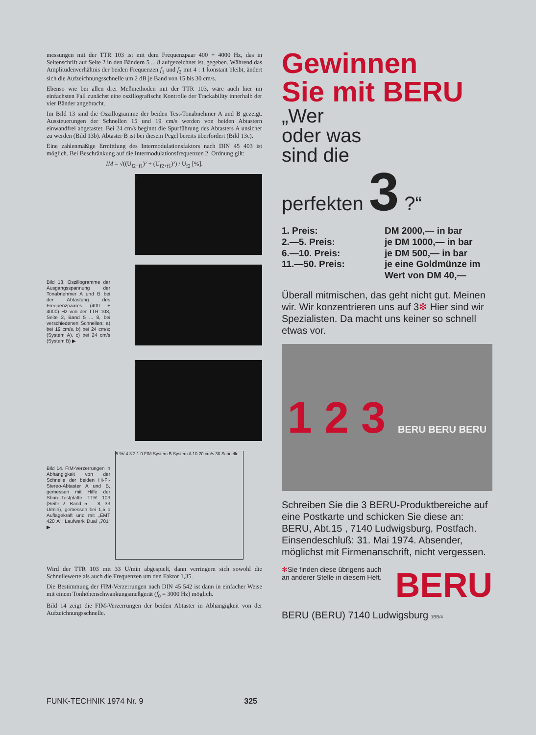messungen mit der TTR 103 ist mit dem Frequenzpaar 400 + 4000 Hz, das in Seitenschrift auf Seite 2 in den Bändern 5 ... 8 aufgezeichnet ist, gegeben. Während das Amplitudenverhältnis der beiden Frequenzen f<sub>1</sub> und f<sub>2</sub> mit 4 : 1 konstant bleibt, ändert sich die Aufzeichnungsschnelle um 2 dB je Band von 15 bis 30 cm/s.
Ebenso wie bei allen drei Meßmethoden mit der TTR 103, wäre auch hier im einfachsten Fall zunächst eine oszillografische Kontrolle der Trackability innerhalb der vier Bänder angebracht.
Im Bild 13 sind die Oszillogramme der beiden Test-Tonabnehmer A und B gezeigt. Aussteuerungen der Schnellen 15 und 19 cm/s werden von beiden Abtastern einwandfrei abgetastet. Bei 24 cm/s beginnt die Spurführung des Abtasters A unsicher zu werden (Bild 13b). Abtaster B ist bei diesem Pegel bereits überfordert (Bild 13c).
Eine zahlenmäßige Ermittlung des Intermodulationsfaktors nach DIN 45 403 ist möglich. Bei Beschränkung auf die Intermodulationsfrequenzen 2. Ordnung gilt:
IM = √((U<sub>f2−f1</sub>)² + (U<sub>f2+f1</sub>)²) / U<sub>f2</sub> [%].
a
Bild 13. Oszillogramme der Ausgangsspannung der Tonabnehmer A und B bei der Abtastung des Frequenzpaares (400 + 4000) Hz von der TTR 103, Seite 2, Band 5 ... 8, bei verschiedenen Schnellen; a) bei 19 cm/s, b) bei 24 cm/s; (System A), c) bei 24 cm/s (System B) ▶
b
c
Bild 14. FIM-Verzerrungen in Abhängigkeit von der Schnelle der beiden Hi-Fi-Stereo-Abtaster A und B, gemessen mit Hilfe der Shure-Testplatte TTR 103 (Seite 2, Band 5 ... 8, 33 U/min), gemessen bei 1,5 p Auflagekraft und mit „EMT 420 A“; Laufwerk Dual „701“ ▶
5 %/ 4 3 2 1 0 FIM System B System A 10 20 cm/s 30 Schnelle
Wird der TTR 103 mit 33 U/min abgespielt, dann verringern sich sowohl die Schnellewerte als auch die Frequenzen um den Faktor 1,35.
Die Bestimmung der FIM-Verzerrungen nach DIN 45 542 ist dann in einfacher Weise mit einem Tonhöhenschwankungsmeßgerät (f<sub>0</sub> = 3000 Hz) möglich.
Bild 14 zeigt die FIM-Verzerrungen der beiden Abtaster in Abhängigkeit von der Aufzeichnungsschnelle.
Gewinnen
Sie mit BERU
„Wer
oder was
sind die
perfekten 3 ?“
1. Preis:
2.—5. Preis:
6.—10. Preis:
11.—50. Preis:
DM 2000,— in bar
je DM 1000,— in bar
je DM 500,— in bar
je eine Goldmünze im
Wert von DM 40,—
Überall mitmischen, das geht nicht gut. Meinen wir. Wir konzentrieren uns auf 3✻ Hier sind wir Spezialisten. Da macht uns keiner so schnell etwas vor.
1 2 3 BERU BERU BERU
Schreiben Sie die 3 BERU-Produktbereiche auf eine Postkarte und schicken Sie diese an: BERU, Abt.15 , 7140 Ludwigsburg, Postfach. Einsendeschluß: 31. Mai 1974. Absender, möglichst mit Firmenanschrift, nicht vergessen.
✻Sie finden diese übrigens auch an anderer Stelle in diesem Heft.
BERU
BERU (BERU) 7140 Ludwigsburg 1BB/4
FUNK-TECHNIK 1974 Nr. 9 325